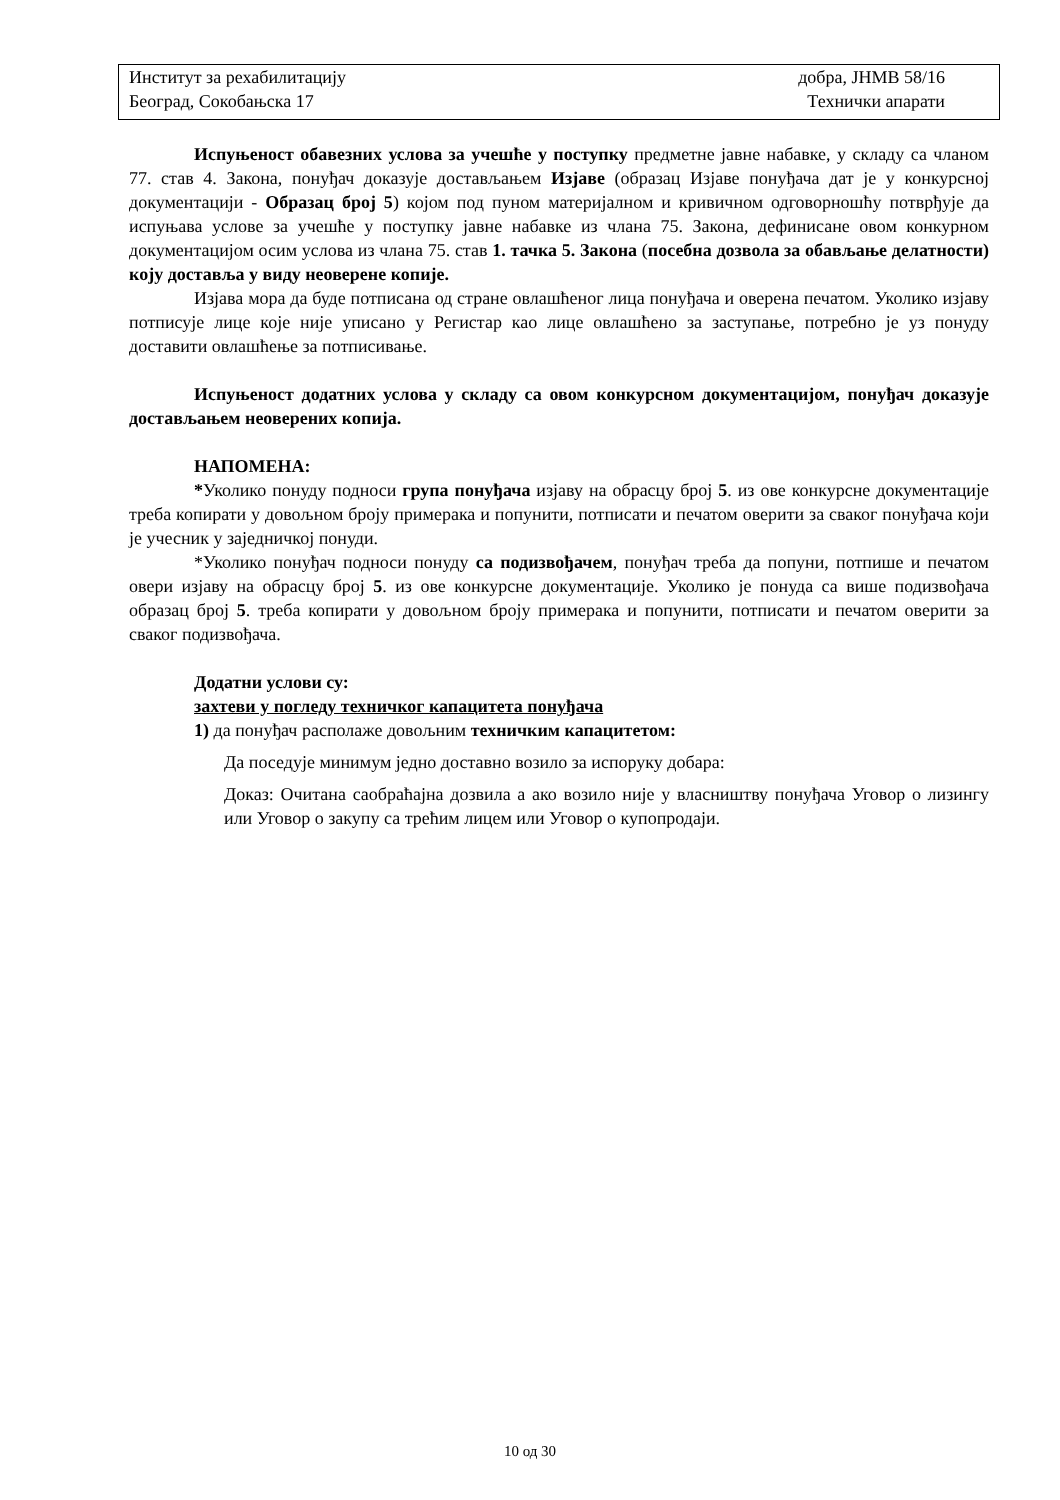Институт за рехабилитацију добра, ЈНМВ 58/16
Београд, Сокобањска 17 Технички апарати
Испуњеност обавезних услова за учешће у поступку предметне јавне набавке, у складу са чланом 77. став 4. Закона, понуђач доказује достављањем Изјаве (образац Изјаве понуђача дат је у конкурсној документацији - Образац број 5) којом под пуном материјалном и кривичном одговорношћу потврђује да испуњава услове за учешће у поступку јавне набавке из члана 75. Закона, дефинисане овом конкурном документацијом осим услова из члана 75. став 1. тачка 5. Закона (посебна дозвола за обављање делатности) коју доставља у виду неоверене копије.
Изјава мора да буде потписана од стране овлашћеног лица понуђача и оверена печатом. Уколико изјаву потписује лице које није уписано у Регистар као лице овлашћено за заступање, потребно је уз понуду доставити овлашћење за потписивање.
Испуњеност додатних услова у складу са овом конкурсном документацијом, понуђач доказује достављањем неоверених копија.
НАПОМЕНА:
*Уколико понуду подноси група понуђача изјаву на обрасцу број 5. из ове конкурсне документације треба копирати у довољном броју примерака и попунити, потписати и печатом оверити за сваког понуђача који је учесник у заједничкој понуди.
*Уколико понуђач подноси понуду са подизвођачем, понуђач треба да попуни, потпише и печатом овери изјаву на обрасцу број 5. из ове конкурсне документације. Уколико је понуда са више подизвођача образац број 5. треба копирати у довољном броју примерака и попунити, потписати и печатом оверити за сваког подизвођача.
Додатни услови су:
захтеви у погледу техничког капацитета понуђача
1) да понуђач располаже довољним техничким капацитетом:
Да поседује минимум једно доставно возило за испоруку добара:
Доказ: Очитана саобраћајна дозвила а ако возило није у власништву понуђача Уговор о лизингу или Уговор о закупу са трећим лицем или Уговор о купопродаји.
10 од 30